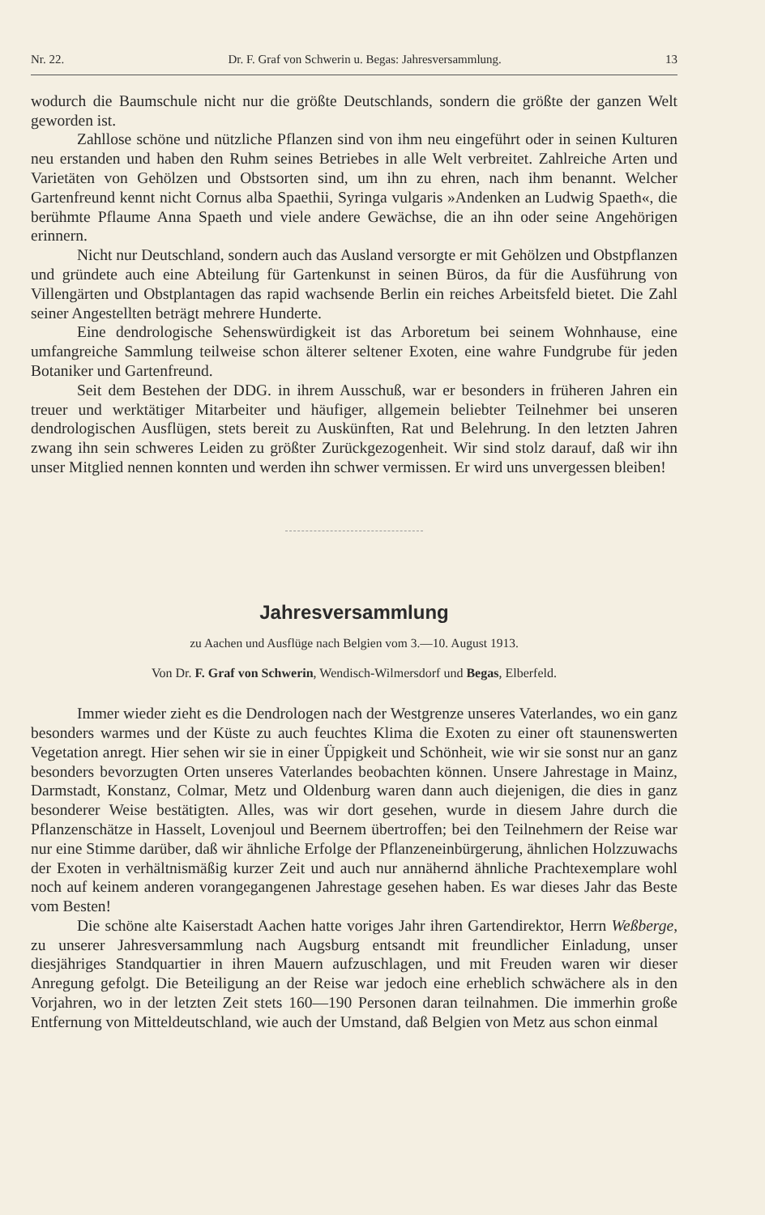Nr. 22. Dr. F. Graf von Schwerin u. Begas: Jahresversammlung. 13
wodurch die Baumschule nicht nur die größte Deutschlands, sondern die größte der ganzen Welt geworden ist.
Zahllose schöne und nützliche Pflanzen sind von ihm neu eingeführt oder in seinen Kulturen neu erstanden und haben den Ruhm seines Betriebes in alle Welt verbreitet. Zahlreiche Arten und Varietäten von Gehölzen und Obstsorten sind, um ihn zu ehren, nach ihm benannt. Welcher Gartenfreund kennt nicht Cornus alba Spaethii, Syringa vulgaris »Andenken an Ludwig Spaeth«, die berühmte Pflaume Anna Spaeth und viele andere Gewächse, die an ihn oder seine Angehörigen erinnern.
Nicht nur Deutschland, sondern auch das Ausland versorgte er mit Gehölzen und Obstpflanzen und gründete auch eine Abteilung für Gartenkunst in seinen Büros, da für die Ausführung von Villengärten und Obstplantagen das rapid wachsende Berlin ein reiches Arbeitsfeld bietet. Die Zahl seiner Angestellten beträgt mehrere Hunderte.
Eine dendrologische Sehenswürdigkeit ist das Arboretum bei seinem Wohnhause, eine umfangreiche Sammlung teilweise schon älterer seltener Exoten, eine wahre Fundgrube für jeden Botaniker und Gartenfreund.
Seit dem Bestehen der DDG. in ihrem Ausschuß, war er besonders in früheren Jahren ein treuer und werktätiger Mitarbeiter und häufiger, allgemein beliebter Teilnehmer bei unseren dendrologischen Ausflügen, stets bereit zu Auskünften, Rat und Belehrung. In den letzten Jahren zwang ihn sein schweres Leiden zu größter Zurückgezogenheit. Wir sind stolz darauf, daß wir ihn unser Mitglied nennen konnten und werden ihn schwer vermissen. Er wird uns unvergessen bleiben!
Jahresversammlung
zu Aachen und Ausflüge nach Belgien vom 3.—10. August 1913.
Von Dr. F. Graf von Schwerin, Wendisch-Wilmersdorf und Begas, Elberfeld.
Immer wieder zieht es die Dendrologen nach der Westgrenze unseres Vaterlandes, wo ein ganz besonders warmes und der Küste zu auch feuchtes Klima die Exoten zu einer oft staunenswerten Vegetation anregt. Hier sehen wir sie in einer Üppigkeit und Schönheit, wie wir sie sonst nur an ganz besonders bevorzugten Orten unseres Vaterlandes beobachten können. Unsere Jahrestage in Mainz, Darmstadt, Konstanz, Colmar, Metz und Oldenburg waren dann auch diejenigen, die dies in ganz besonderer Weise bestätigten. Alles, was wir dort gesehen, wurde in diesem Jahre durch die Pflanzenschätze in Hasselt, Lovenjoul und Beernem übertroffen; bei den Teilnehmern der Reise war nur eine Stimme darüber, daß wir ähnliche Erfolge der Pflanzeneinbürgerung, ähnlichen Holzzuwachs der Exoten in verhältnismäßig kurzer Zeit und auch nur annähernd ähnliche Prachtexemplare wohl noch auf keinem anderen vorangegangenen Jahrestage gesehen haben. Es war dieses Jahr das Beste vom Besten!
Die schöne alte Kaiserstadt Aachen hatte voriges Jahr ihren Gartendirektor, Herrn Weßberge, zu unserer Jahresversammlung nach Augsburg entsandt mit freundlicher Einladung, unser diesjähriges Standquartier in ihren Mauern aufzuschlagen, und mit Freuden waren wir dieser Anregung gefolgt. Die Beteiligung an der Reise war jedoch eine erheblich schwächere als in den Vorjahren, wo in der letzten Zeit stets 160—190 Personen daran teilnahmen. Die immerhin große Entfernung von Mitteldeutschland, wie auch der Umstand, daß Belgien von Metz aus schon einmal